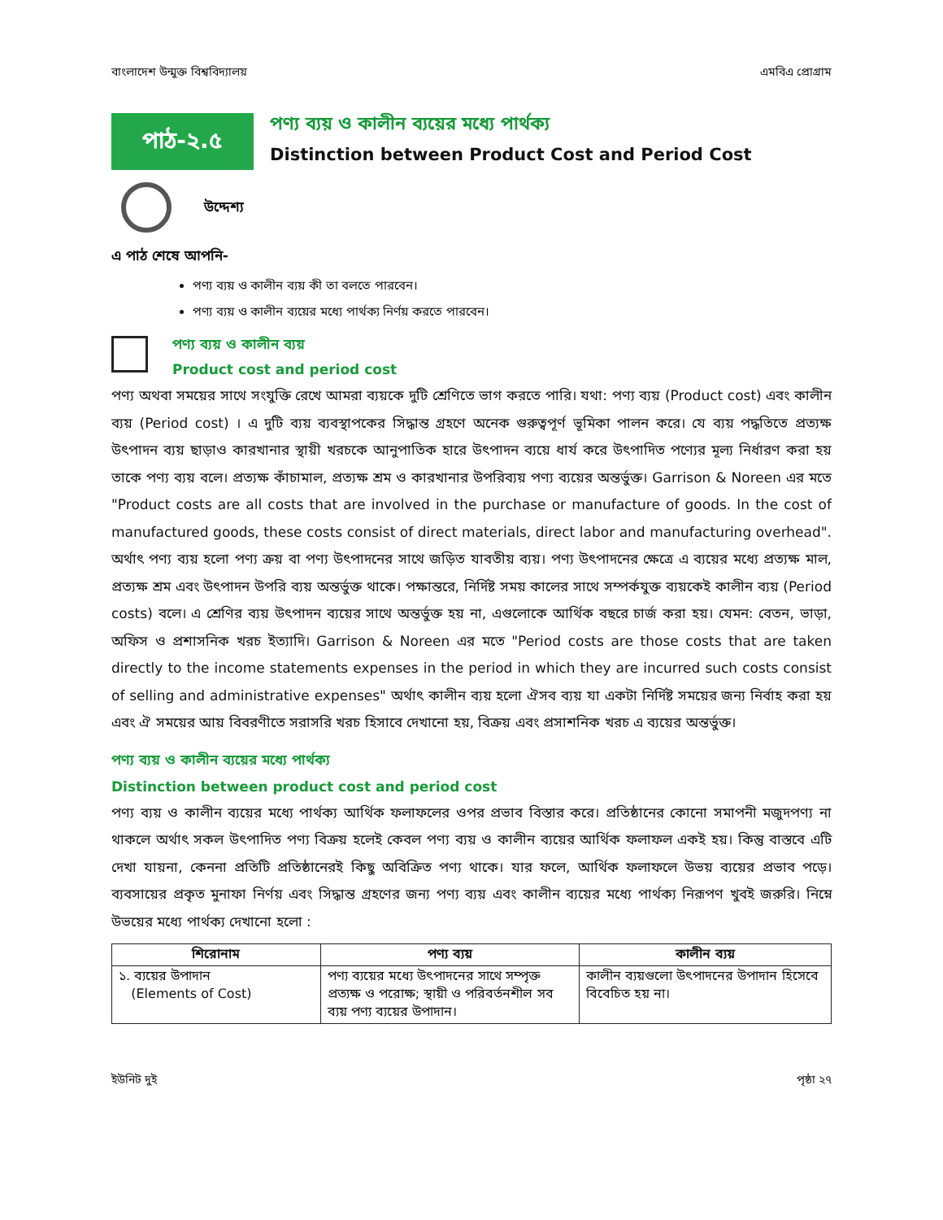বাংলাদেশ উন্মুক্ত বিশ্ববিদ্যালয় এমবিএ প্রোগ্রাম
পাঠ-২.৫
পণ্য ব্যয় ও কালীন ব্যয়ের মধ্যে পার্থক্য
Distinction between Product Cost and Period Cost
উদ্দেশ্য
এ পাঠ শেষে আপনি-
পণ্য ব্যয় ও কালীন ব্যয় কী তা বলতে পারবেন।
পণ্য ব্যয় ও কালীন ব্যয়ের মধ্যে পার্থক্য নির্ণয় করতে পারবেন।
পণ্য ব্যয় ও কালীন ব্যয়
Product cost and period cost
পণ্য অথবা সময়ের সাথে সংযুক্তি রেখে আমরা ব্যয়কে দুটি শ্রেণিতে ভাগ করতে পারি। যথা: পণ্য ব্যয় (Product cost) এবং কালীন ব্যয় (Period cost) । এ দুটি ব্যয় ব্যবস্থাপকের সিদ্ধান্ত গ্রহণে অনেক গুরুত্বপূর্ণ ভূমিকা পালন করে। যে ব্যয় পদ্ধতিতে প্রত্যক্ষ উৎপাদন ব্যয় ছাড়াও কারখানার স্থায়ী খরচকে আনুপাতিক হারে উৎপাদন ব্যয়ে ধার্য করে উৎপাদিত পণ্যের মূল্য নির্ধারণ করা হয় তাকে পণ্য ব্যয় বলে। প্রত্যক্ষ কাঁচামাল, প্রত্যক্ষ শ্রম ও কারখানার উপরিব্যয় পণ্য ব্যয়ের অন্তর্ভুক্ত। Garrison & Noreen এর মতে "Product costs are all costs that are involved in the purchase or manufacture of goods. In the cost of manufactured goods, these costs consist of direct materials, direct labor and manufacturing overhead". অর্থাৎ পণ্য ব্যয় হলো পণ্য ক্রয় বা পণ্য উৎপাদনের সাথে জড়িত যাবতীয় ব্যয়। পণ্য উৎপাদনের ক্ষেত্রে এ ব্যয়ের মধ্যে প্রত্যক্ষ মাল, প্রত্যক্ষ শ্রম এবং উৎপাদন উপরি ব্যয় অন্তর্ভুক্ত থাকে। পক্ষান্তরে, নির্দিষ্ট সময় কালের সাথে সম্পর্কযুক্ত ব্যয়কেই কালীন ব্যয় (Period costs) বলে। এ শ্রেণির ব্যয় উৎপাদন ব্যয়ের সাথে অন্তর্ভুক্ত হয় না, এগুলোকে আর্থিক বছরে চার্জ করা হয়। যেমন: বেতন, ভাড়া, অফিস ও প্রশাসনিক খরচ ইত্যাদি। Garrison & Noreen এর মতে "Period costs are those costs that are taken directly to the income statements expenses in the period in which they are incurred such costs consist of selling and administrative expenses" অর্থাৎ কালীন ব্যয় হলো ঐসব ব্যয় যা একটা নির্দিষ্ট সময়ের জন্য নির্বাহ করা হয় এবং ঐ সময়ের আয় বিবরণীতে সরাসরি খরচ হিসাবে দেখানো হয়, বিক্রয় এবং প্রসাশনিক খরচ এ ব্যয়ের অন্তর্ভুক্ত।
পণ্য ব্যয় ও কালীন ব্যয়ের মধ্যে পার্থক্য
Distinction between product cost and period cost
পণ্য ব্যয় ও কালীন ব্যয়ের মধ্যে পার্থক্য আর্থিক ফলাফলের ওপর প্রভাব বিস্তার করে। প্রতিষ্ঠানের কোনো সমাপনী মজুদপণ্য না থাকলে অর্থাৎ সকল উৎপাদিত পণ্য বিক্রয় হলেই কেবল পণ্য ব্যয় ও কালীন ব্যয়ের আর্থিক ফলাফল একই হয়। কিন্তু বাস্তবে এটি দেখা যায়না, কেননা প্রতিটি প্রতিষ্ঠানেরই কিছু অবিক্রিত পণ্য থাকে। যার ফলে, আর্থিক ফলাফলে উভয় ব্যয়ের প্রভাব পড়ে। ব্যবসায়ের প্রকৃত মুনাফা নির্ণয় এবং সিদ্ধান্ত গ্রহণের জন্য পণ্য ব্যয় এবং কালীন ব্যয়ের মধ্যে পার্থক্য নিরূপণ খুবই জরুরি। নিম্নে উভয়ের মধ্যে পার্থক্য দেখানো হলো :
| শিরোনাম | পণ্য ব্যয় | কালীন ব্যয় |
| --- | --- | --- |
| ১. ব্যয়ের উপাদান (Elements of Cost) | পণ্য ব্যয়ের মধ্যে উৎপাদনের সাথে সম্পৃক্ত প্রত্যক্ষ ও পরোক্ষ; স্থায়ী ও পরিবর্তনশীল সব ব্যয় পণ্য ব্যয়ের উপাদান। | কালীন ব্যয়গুলো উৎপাদনের উপাদান হিসেবে বিবেচিত হয় না। |
ইউনিট দুই পৃষ্ঠা ২৭